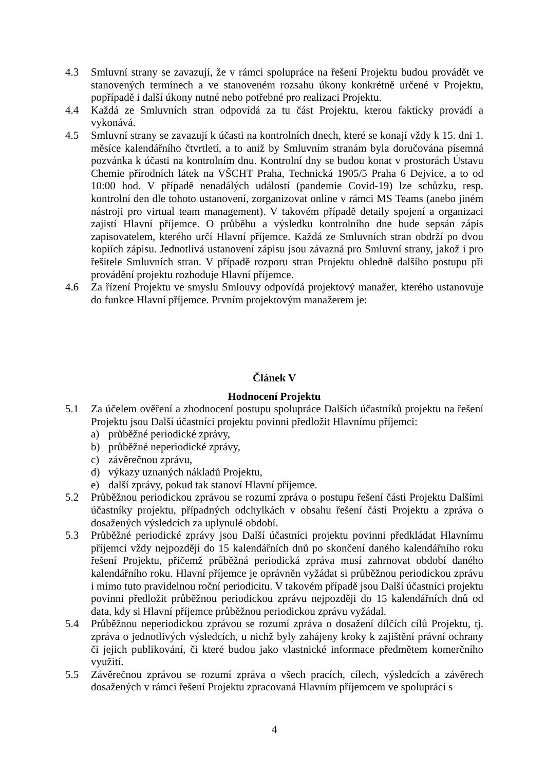4.3 Smluvní strany se zavazují, že v rámci spolupráce na řešení Projektu budou provádět ve stanovených termínech a ve stanoveném rozsahu úkony konkrétně určené v Projektu, popřípadě i další úkony nutné nebo potřebné pro realizaci Projektu.
4.4 Každá ze Smluvních stran odpovídá za tu část Projektu, kterou fakticky provádí a vykonává.
4.5 Smluvní strany se zavazují k účasti na kontrolních dnech, které se konají vždy k 15. dni 1. měsíce kalendářního čtvrtletí, a to aniž by Smluvním stranám byla doručována písemná pozvánka k účasti na kontrolním dnu. Kontrolní dny se budou konat v prostorách Ústavu Chemie přírodních látek na VŠCHT Praha, Technická 1905/5 Praha 6 Dejvice, a to od 10:00 hod. V případě nenadálých událostí (pandemie Covid-19) lze schůzku, resp. kontrolní den dle tohoto ustanovení, zorganizovat online v rámci MS Teams (anebo jiném nástroji pro virtual team management). V takovém případě detaily spojení a organizaci zajistí Hlavní příjemce. O průběhu a výsledku kontrolního dne bude sepsán zápis zapisovatelem, kterého určí Hlavní příjemce. Každá ze Smluvních stran obdrží po dvou kopiích zápisu. Jednotlivá ustanovení zápisu jsou závazná pro Smluvní strany, jakož i pro řešitele Smluvních stran. V případě rozporu stran Projektu ohledně dalšího postupu při provádění projektu rozhoduje Hlavní příjemce.
4.6 Za řízení Projektu ve smyslu Smlouvy odpovídá projektový manažer, kterého ustanovuje do funkce Hlavní příjemce. Prvním projektovým manažerem je:
Článek V
Hodnocení Projektu
5.1 Za účelem ověření a zhodnocení postupu spolupráce Dalších účastníků projektu na řešení Projektu jsou Další účastníci projektu povinni předložit Hlavnímu příjemci:
a) průběžné periodické zprávy,
b) průběžné neperiodické zprávy,
c) závěrečnou zprávu,
d) výkazy uznaných nákladů Projektu,
e) další zprávy, pokud tak stanoví Hlavní příjemce.
5.2 Průběžnou periodickou zprávou se rozumí zpráva o postupu řešení části Projektu Dalšími účastníky projektu, případných odchylkách v obsahu řešení části Projektu a zpráva o dosažených výsledcích za uplynulé období.
5.3 Průběžné periodické zprávy jsou Další účastníci projektu povinni předkládat Hlavnímu příjemci vždy nejpozději do 15 kalendářních dnů po skončení daného kalendářního roku řešení Projektu, přičemž průběžná periodická zpráva musí zahrnovat období daného kalendářního roku. Hlavní příjemce je oprávněn vyžádat si průběžnou periodickou zprávu i mimo tuto pravidelnou roční periodicitu. V takovém případě jsou Další účastníci projektu povinni předložit průběžnou periodickou zprávu nejpozději do 15 kalendářních dnů od data, kdy si Hlavní příjemce průběžnou periodickou zprávu vyžádal.
5.4 Průběžnou neperiodickou zprávou se rozumí zpráva o dosažení dílčích cílů Projektu, tj. zpráva o jednotlivých výsledcích, u nichž byly zahájeny kroky k zajištění právní ochrany či jejich publikování, či které budou jako vlastnické informace předmětem komerčního využití.
5.5 Závěrečnou zprávou se rozumí zpráva o všech pracích, cílech, výsledcích a závěrech dosažených v rámci řešení Projektu zpracovaná Hlavním příjemcem ve spolupráci s
4